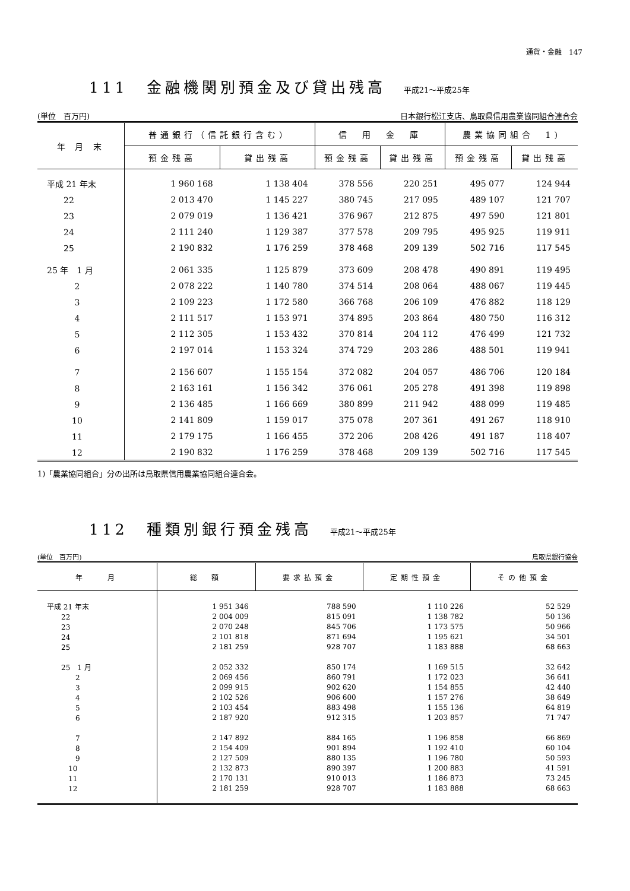通貨・金融　147
111　金融機関別預金及び貸出残高 平成21～平成25年
(単位　百万円) 日本銀行松江支店、鳥取県信用農業協同組合連合会
| 年 月 末 | 普通銀行（信託銀行含む） | | 信 用 金 庫 | | 農業協同組合 1) | |
| --- | --- | --- | --- | --- | --- | --- |
| | 預金残高 | 貸出残高 | 預金残高 | 貸出残高 | 預金残高 | 貸出残高 |
| 平成 21 年末 | 1 960 168 | 1 138 404 | 378 556 | 220 251 | 495 077 | 124 944 |
| 22 | 2 013 470 | 1 145 227 | 380 745 | 217 095 | 489 107 | 121 707 |
| 23 | 2 079 019 | 1 136 421 | 376 967 | 212 875 | 497 590 | 121 801 |
| 24 | 2 111 240 | 1 129 387 | 377 578 | 209 795 | 495 925 | 119 911 |
| 25 | 2 190 832 | 1 176 259 | 378 468 | 209 139 | 502 716 | 117 545 |
| 25 年 1 月 | 2 061 335 | 1 125 879 | 373 609 | 208 478 | 490 891 | 119 495 |
| 2 | 2 078 222 | 1 140 780 | 374 514 | 208 064 | 488 067 | 119 445 |
| 3 | 2 109 223 | 1 172 580 | 366 768 | 206 109 | 476 882 | 118 129 |
| 4 | 2 111 517 | 1 153 971 | 374 895 | 203 864 | 480 750 | 116 312 |
| 5 | 2 112 305 | 1 153 432 | 370 814 | 204 112 | 476 499 | 121 732 |
| 6 | 2 197 014 | 1 153 324 | 374 729 | 203 286 | 488 501 | 119 941 |
| 7 | 2 156 607 | 1 155 154 | 372 082 | 204 057 | 486 706 | 120 184 |
| 8 | 2 163 161 | 1 156 342 | 376 061 | 205 278 | 491 398 | 119 898 |
| 9 | 2 136 485 | 1 166 669 | 380 899 | 211 942 | 488 099 | 119 485 |
| 10 | 2 141 809 | 1 159 017 | 375 078 | 207 361 | 491 267 | 118 910 |
| 11 | 2 179 175 | 1 166 455 | 372 206 | 208 426 | 491 187 | 118 407 |
| 12 | 2 190 832 | 1 176 259 | 378 468 | 209 139 | 502 716 | 117 545 |
1)「農業協同組合」分の出所は鳥取県信用農業協同組合連合会。
112　種類別銀行預金残高 平成21～平成25年
(単位　百万円) 鳥取県銀行協会
| 年 月 | 総 額 | 要求払預金 | 定期性預金 | その他預金 |
| --- | --- | --- | --- | --- |
| 平成 21 年末 | 1 951 346 | 788 590 | 1 110 226 | 52 529 |
| 22 | 2 004 009 | 815 091 | 1 138 782 | 50 136 |
| 23 | 2 070 248 | 845 706 | 1 173 575 | 50 966 |
| 24 | 2 101 818 | 871 694 | 1 195 621 | 34 501 |
| 25 | 2 181 259 | 928 707 | 1 183 888 | 68 663 |
| 25 1 月 | 2 052 332 | 850 174 | 1 169 515 | 32 642 |
| 2 | 2 069 456 | 860 791 | 1 172 023 | 36 641 |
| 3 | 2 099 915 | 902 620 | 1 154 855 | 42 440 |
| 4 | 2 102 526 | 906 600 | 1 157 276 | 38 649 |
| 5 | 2 103 454 | 883 498 | 1 155 136 | 64 819 |
| 6 | 2 187 920 | 912 315 | 1 203 857 | 71 747 |
| 7 | 2 147 892 | 884 165 | 1 196 858 | 66 869 |
| 8 | 2 154 409 | 901 894 | 1 192 410 | 60 104 |
| 9 | 2 127 509 | 880 135 | 1 196 780 | 50 593 |
| 10 | 2 132 873 | 890 397 | 1 200 883 | 41 591 |
| 11 | 2 170 131 | 910 013 | 1 186 873 | 73 245 |
| 12 | 2 181 259 | 928 707 | 1 183 888 | 68 663 |